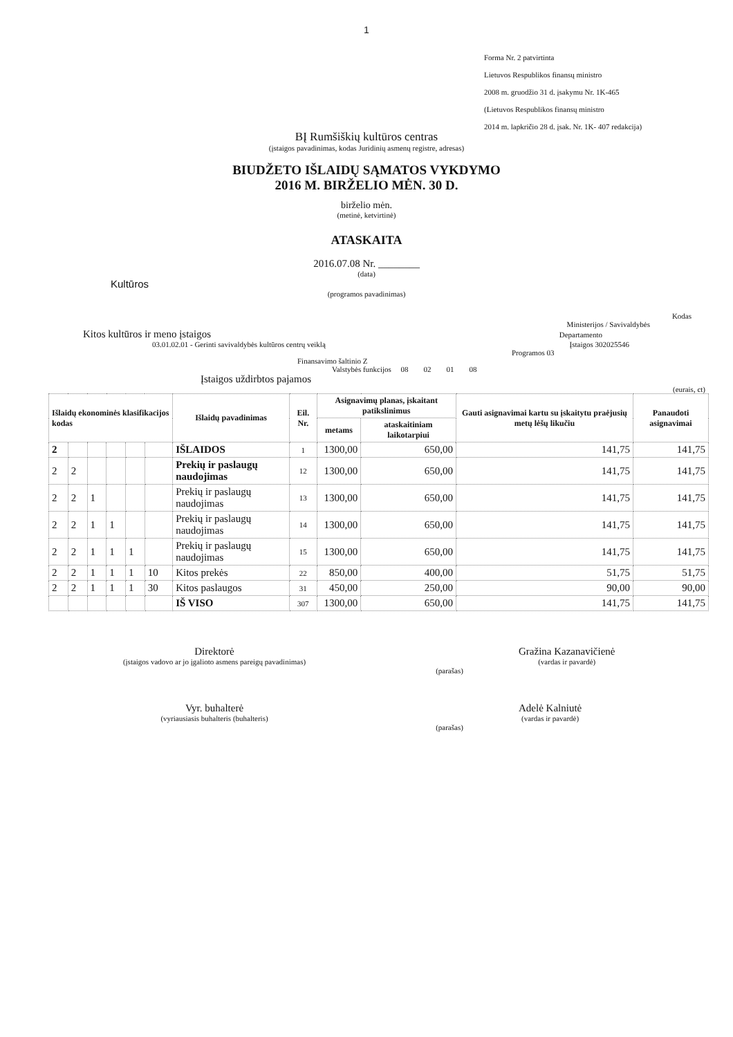1
Forma Nr. 2 patvirtinta
Lietuvos Respublikos finansų ministro
2008 m. gruodžio 31 d. įsakymu Nr. 1K-465
(Lietuvos Respublikos finansų ministro
2014 m. lapkričio 28 d. įsak. Nr. 1K- 407 redakcija)
BĮ Rumšiškių kultūros centras
(įstaigos pavadinimas, kodas Juridinių asmenų registre, adresas)
BIUDŽETO IŠLAIDŲ SĄMATOS VYKDYMO
2016 M. BIRŽELIO MĖN. 30 D.
birželio mėn.
(metinė, ketvirtinė)
ATASKAITA
2016.07.08 Nr. ________
(data)
Kultūros
(programos pavadinimas)
Kodas
Ministerijos / Savivaldybės
Kitos kultūros ir meno įstaigos Departamento
03.01.02.01 - Gerinti savivaldybės kultūros centrų veiklą Įstaigos 302025546
Programos 03
Finansavimo šaltinio Z
Valstybės funkcijos 08 02 01 08
Įstaigos uždirbtos pajamos
(eurais, ct)
| Išlaidų ekonominės klasifikacijos kodas | | | | | | Išlaidų pavadinimas | Eil. Nr. | Asignavimų planas, įskaitant patikslinimus | | Gauti asignavimai kartu su įskaitytu praėjusių metų lėšų likučiu | Panaudoti asignavimai |
| --- | --- | --- | --- | --- | --- | --- | --- | --- | --- | --- | --- |
| | | | | | | | | metams | ataskaitiniam laikotarpiui | | |
| 2 | | | | | | IŠLAIDOS | 1 | 1300,00 | 650,00 | 141,75 | 141,75 |
| 2 | 2 | | | | | Prekių ir paslaugų naudojimas | 12 | 1300,00 | 650,00 | 141,75 | 141,75 |
| 2 | 2 | 1 | | | | Prekių ir paslaugų naudojimas | 13 | 1300,00 | 650,00 | 141,75 | 141,75 |
| 2 | 2 | 1 | 1 | | | Prekių ir paslaugų naudojimas | 14 | 1300,00 | 650,00 | 141,75 | 141,75 |
| 2 | 2 | 1 | 1 | 1 | | Prekių ir paslaugų naudojimas | 15 | 1300,00 | 650,00 | 141,75 | 141,75 |
| 2 | 2 | 1 | 1 | 1 | 10 | Kitos prekės | 22 | 850,00 | 400,00 | 51,75 | 51,75 |
| 2 | 2 | 1 | 1 | 1 | 30 | Kitos paslaugos | 31 | 450,00 | 250,00 | 90,00 | 90,00 |
| | | | | | | IŠ VISO | 307 | 1300,00 | 650,00 | 141,75 | 141,75 |
Direktorė
(įstaigos vadovo ar jo įgalioto asmens pareigų pavadinimas)
(parašas)
Gražina Kazanavičienė
(vardas ir pavardė)
Vyr. buhalterė
(vyriausiasis buhalteris (buhalteris)
(parašas)
Adelė Kalniutė
(vardas ir pavardė)